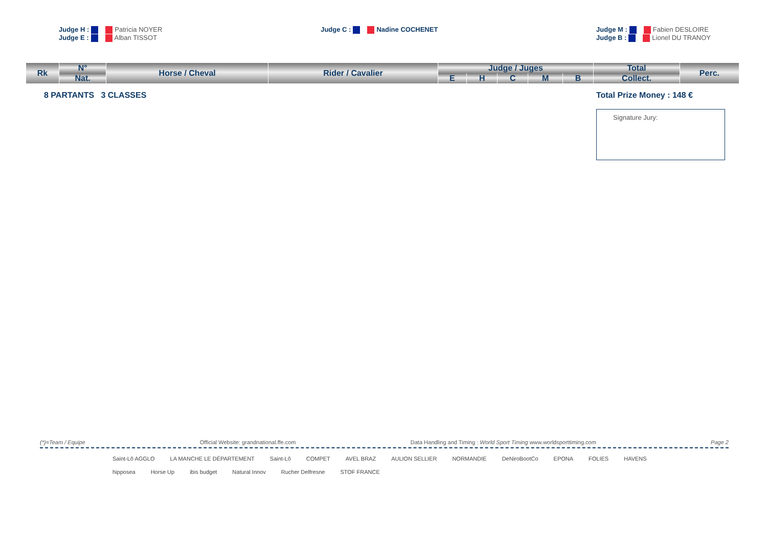Judge H : Patricia NOYER
Judge E : Alban TISSOT
Judge C : Nadine COCHENET Judge M : Fabien DESLOIRE
Judge B : Lionel DU TRANOY
| Rk | N° | Horse / Cheval | Rider / Cavalier | Judge / Juges | | | | | Total | Perc. |
| --- | --- | --- | --- | --- | --- | --- | --- | --- | --- | --- |
| | Nat. | | | E | H | C | M | B | Collect. | |
8 PARTANTS 3 CLASSES Total Prize Money : 148 €
Signature Jury:
(*)=Team / Equipe Official Website: grandnational.ffe.com Data Handling and Timing : World Sport Timing www.worldsporttiming.com Page 2
Saint-Lô AGGLO LA MANCHE LE DÉPARTEMENT Saint-Lô COMPET AVEL BRAZ AULION SELLIER NORMANDIE DeNiroBootCo EPONA FOLIES HAVENS hipposea Horse Up ibis budget Natural Innov Rucher Delfresne STOF FRANCE